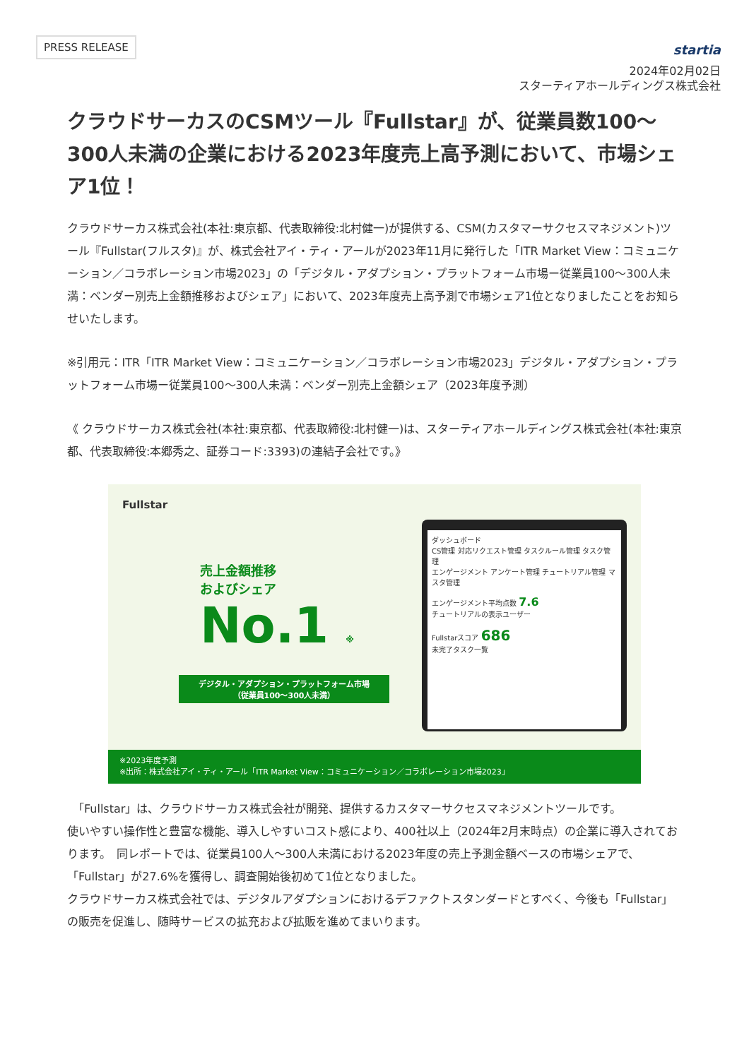PRESS RELEASE
startia
2024年02月02日
スターティアホールディングス株式会社
クラウドサーカスのCSMツール『Fullstar』が、従業員数100〜300人未満の企業における2023年度売上高予測において、市場シェア1位！
クラウドサーカス株式会社(本社:東京都、代表取締役:北村健一)が提供する、CSM(カスタマーサクセスマネジメント)ツール『Fullstar(フルスタ)』が、株式会社アイ・ティ・アールが2023年11月に発行した「ITR Market View：コミュニケーション／コラボレーション市場2023」の「デジタル・アダプション・プラットフォーム市場ー従業員100〜300人未満：ベンダー別売上金額推移およびシェア」において、2023年度売上高予測で市場シェア1位となりましたことをお知らせいたします。
※引用元：ITR「ITR Market View：コミュニケーション／コラボレーション市場2023」デジタル・アダプション・プラットフォーム市場ー従業員100〜300人未満：ベンダー別売上金額シェア（2023年度予測）
《 クラウドサーカス株式会社(本社:東京都、代表取締役:北村健一)は、スターティアホールディングス株式会社(本社:東京都、代表取締役:本郷秀之、証券コード:3393)の連結子会社です。》
Fullstar
売上金額推移
およびシェア
No.1 ※
デジタル・アダプション・プラットフォーム市場
（従業員100〜300人未満）
ダッシュボード
CS管理 対応リクエスト管理 タスクルール管理 タスク管理
エンゲージメント アンケート管理 チュートリアル管理 マスタ管理
エンゲージメント平均点数 7.6
チュートリアルの表示ユーザー
Fullstarスコア 686
未完了タスク一覧
※2023年度予測
※出所：株式会社アイ・ティ・アール「ITR Market View：コミュニケーション／コラボレーション市場2023」
　「Fullstar」は、クラウドサーカス株式会社が開発、提供するカスタマーサクセスマネジメントツールです。
使いやすい操作性と豊富な機能、導入しやすいコスト感により、400社以上（2024年2月末時点）の企業に導入されております。　同レポートでは、従業員100人〜300人未満における2023年度の売上予測金額ベースの市場シェアで、「Fullstar」が27.6%を獲得し、調査開始後初めて1位となりました。
クラウドサーカス株式会社では、デジタルアダプションにおけるデファクトスタンダードとすべく、今後も「Fullstar」の販売を促進し、随時サービスの拡充および拡販を進めてまいります。